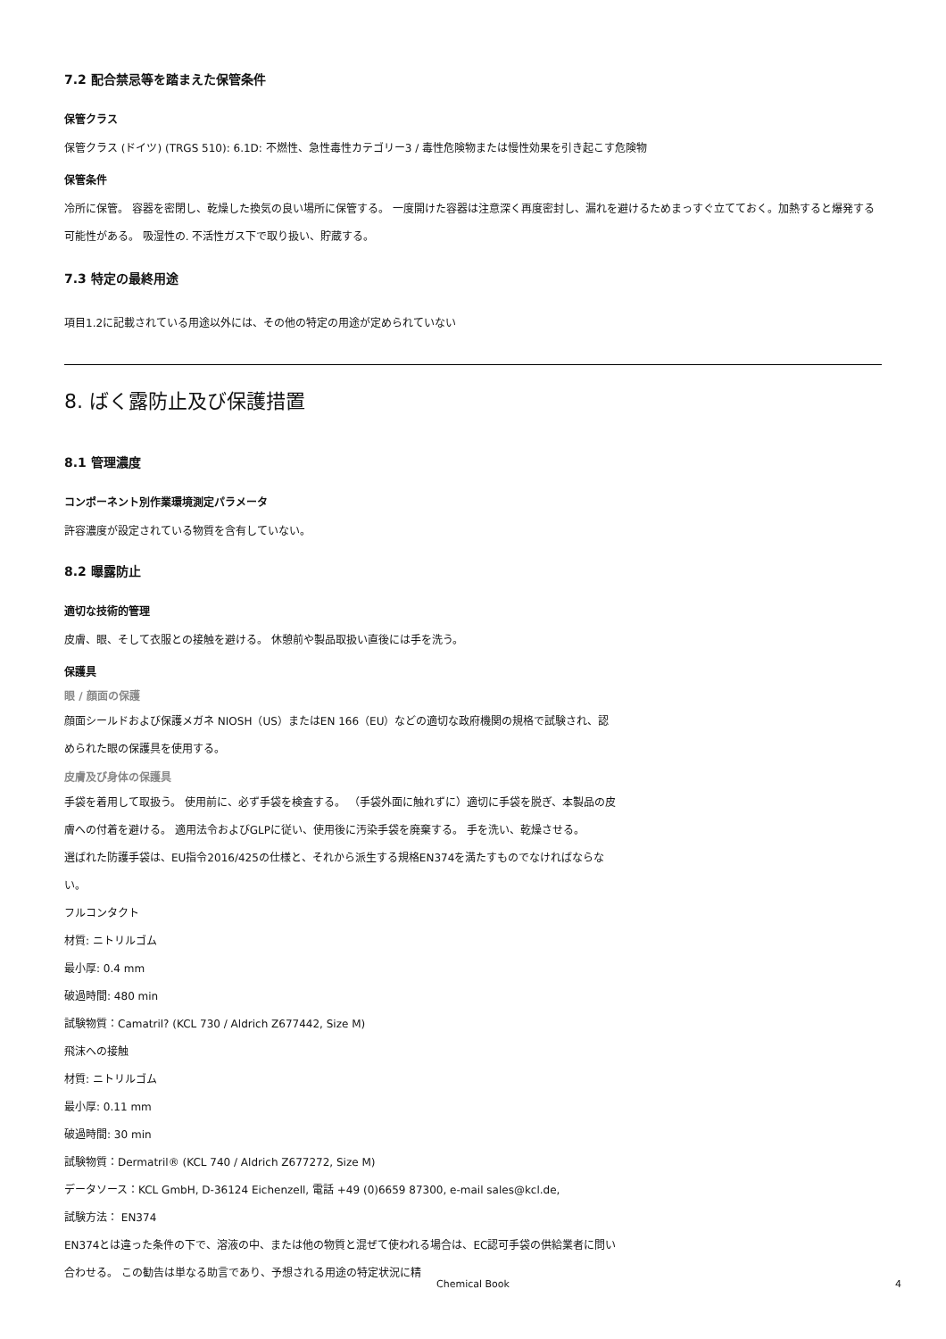7.2 配合禁忌等を踏まえた保管条件
保管クラス
保管クラス (ドイツ) (TRGS 510): 6.1D: 不燃性、急性毒性カテゴリー3 / 毒性危険物または慢性効果を引き起こす危険物
保管条件
冷所に保管。 容器を密閉し、乾燥した換気の良い場所に保管する。 一度開けた容器は注意深く再度密封し、漏れを避けるためまっすぐ立てておく。加熱すると爆発する可能性がある。 吸湿性の. 不活性ガス下で取り扱い、貯蔵する。
7.3 特定の最終用途
項目1.2に記載されている用途以外には、その他の特定の用途が定められていない
8. ばく露防止及び保護措置
8.1 管理濃度
コンポーネント別作業環境測定パラメータ
許容濃度が設定されている物質を含有していない。
8.2 曝露防止
適切な技術的管理
皮膚、眼、そして衣服との接触を避ける。 休憩前や製品取扱い直後には手を洗う。
保護具
眼 / 顔面の保護
顔面シールドおよび保護メガネ NIOSH（US）またはEN 166（EU）などの適切な政府機関の規格で試験され、認められた眼の保護具を使用する。
皮膚及び身体の保護具
手袋を着用して取扱う。 使用前に、必ず手袋を検査する。 （手袋外面に触れずに）適切に手袋を脱ぎ、本製品の皮膚への付着を避ける。 適用法令およびGLPに従い、使用後に汚染手袋を廃棄する。 手を洗い、乾燥させる。
選ばれた防護手袋は、EU指令2016/425の仕様と、それから派生する規格EN374を満たすものでなければならない。
フルコンタクト
材質: ニトリルゴム
最小厚: 0.4 mm
破過時間: 480 min
試験物質：Camatril? (KCL 730 / Aldrich Z677442, Size M)
飛沫への接触
材質: ニトリルゴム
最小厚: 0.11 mm
破過時間: 30 min
試験物質：Dermatril® (KCL 740 / Aldrich Z677272, Size M)
データソース：KCL GmbH, D-36124 Eichenzell, 電話 +49 (0)6659 87300, e-mail sales@kcl.de,
試験方法： EN374
EN374とは違った条件の下で、溶液の中、または他の物質と混ぜて使われる場合は、EC認可手袋の供給業者に問い合わせる。 この勧告は単なる助言であり、予想される用途の特定状況に精
Chemical Book 4